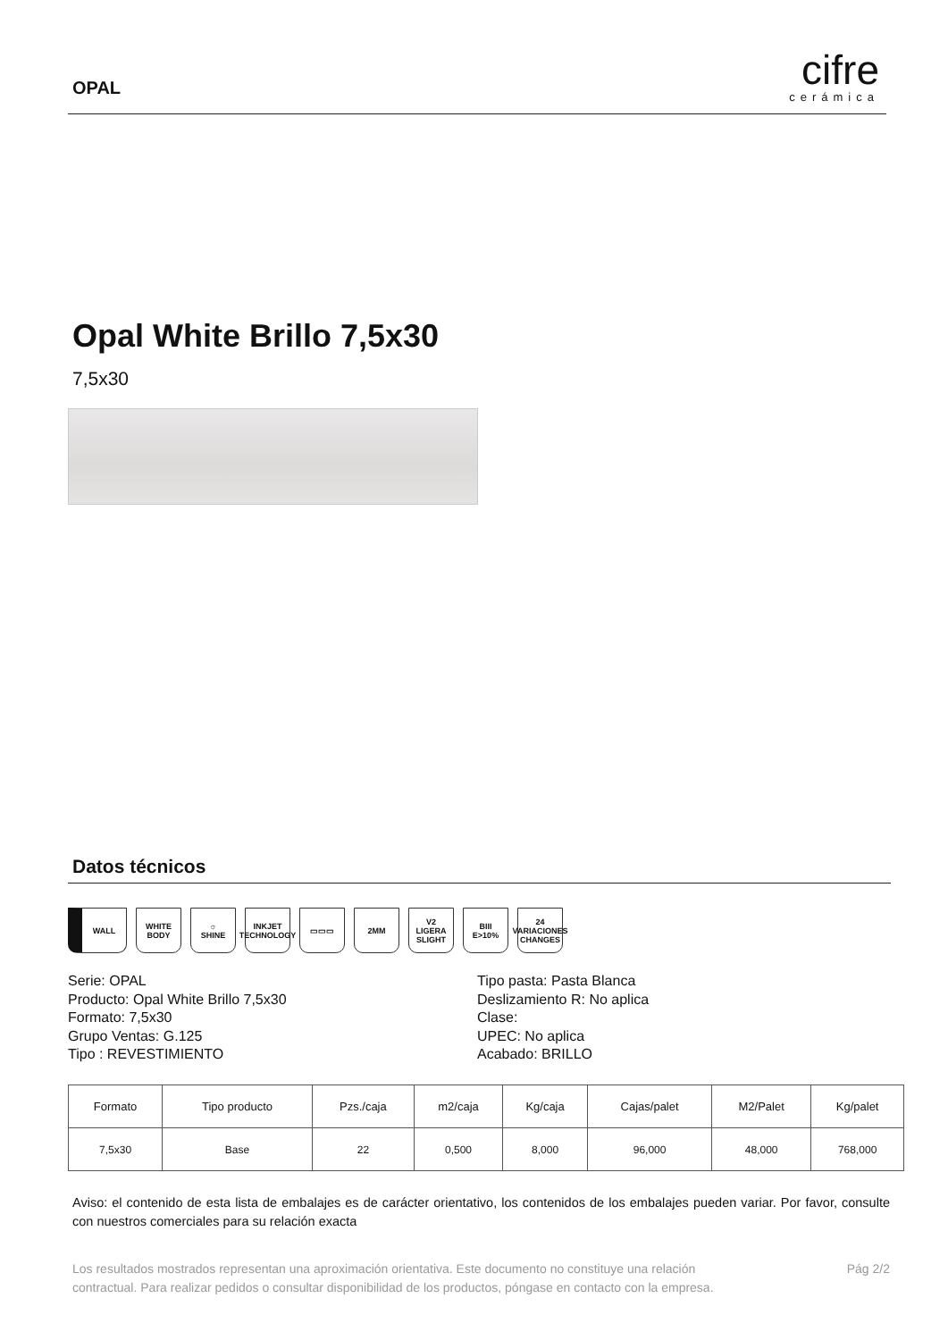OPAL
cifre
cerámica
Opal White Brillo 7,5x30
7,5x30
Datos técnicos
WALL WHITE BODY
☼
SHINE
INKJET
TECHNOLOGY
▭▭▭ 2MM V2
LIGERA SLIGHT
BIII
E>10%
24
VARIACIONES CHANGES
Serie: OPAL
Producto: Opal White Brillo 7,5x30
Formato: 7,5x30
Grupo Ventas: G.125
Tipo : REVESTIMIENTO
Tipo pasta: Pasta Blanca
Deslizamiento R: No aplica
Clase:
UPEC: No aplica
Acabado: BRILLO
| Formato | Tipo producto | Pzs./caja | m2/caja | Kg/caja | Cajas/palet | M2/Palet | Kg/palet |
| --- | --- | --- | --- | --- | --- | --- | --- |
| 7,5x30 | Base | 22 | 0,500 | 8,000 | 96,000 | 48,000 | 768,000 |
Aviso: el contenido de esta lista de embalajes es de carácter orientativo, los contenidos de los embalajes pueden variar. Por favor, consulte con nuestros comerciales para su relación exacta
Los resultados mostrados representan una aproximación orientativa. Este documento no constituye una relación
contractual. Para realizar pedidos o consultar disponibilidad de los productos, póngase en contacto con la empresa.
Pág 2/2